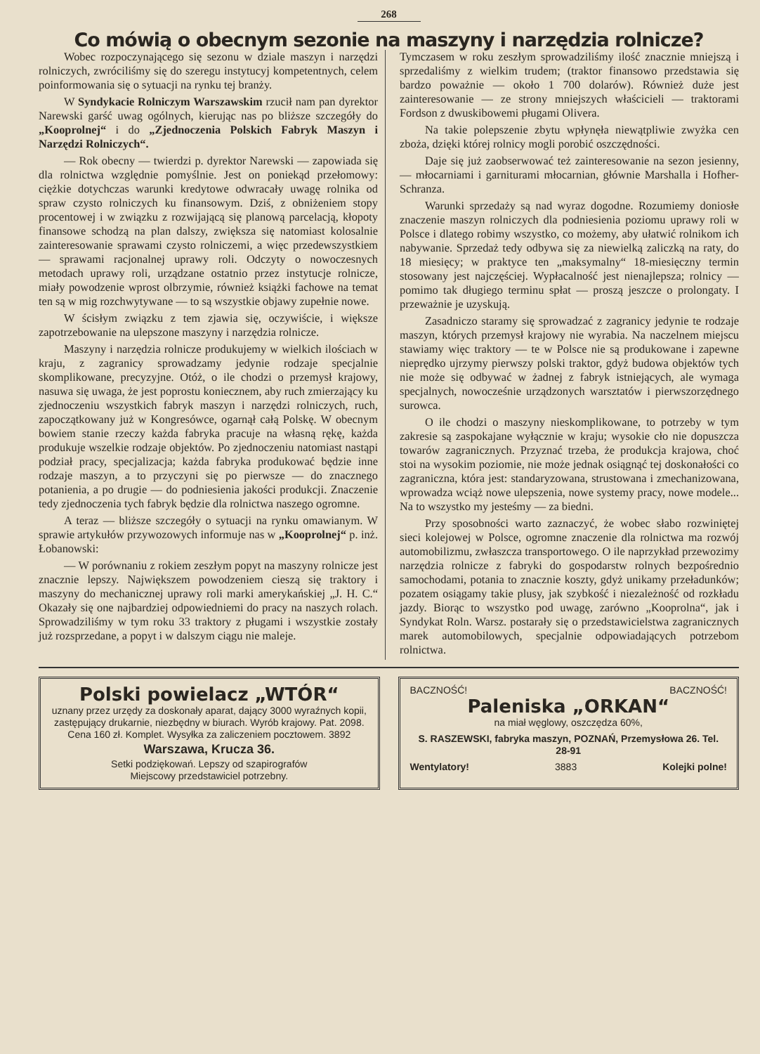268
Co mówią o obecnym sezonie na maszyny i narzędzia rolnicze?
Wobec rozpoczynającego się sezonu w dziale maszyn i narzędzi rolniczych, zwróciliśmy się do szeregu instytucyj kompetentnych, celem poinformowania się o sytuacji na rynku tej branży.
W Syndykacie Rolniczym Warszawskim rzucił nam pan dyrektor Narewski garść uwag ogólnych, kierując nas po bliższe szczegóły do „Kooprolnej“ i do „Zjednoczenia Polskich Fabryk Maszyn i Narzędzi Rolniczych“.
— Rok obecny — twierdzi p. dyrektor Narewski — zapowiada się dla rolnictwa względnie pomyślnie. Jest on poniekąd przełomowy: ciężkie dotychczas warunki kredytowe odwracały uwagę rolnika od spraw czysto rolniczych ku finansowym. Dziś, z obniżeniem stopy procentowej i w związku z rozwijającą się planową parcelacją, kłopoty finansowe schodzą na plan dalszy, zwiększa się natomiast kolosalnie zainteresowanie sprawami czysto rolniczemi, a więc przedewszystkiem — sprawami racjonalnej uprawy roli. Odczyty o nowoczesnych metodach uprawy roli, urządzane ostatnio przez instytucje rolnicze, miały powodzenie wprost olbrzymie, również książki fachowe na temat ten są w mig rozchwytywane — to są wszystkie objawy zupełnie nowe.
W ścisłym związku z tem zjawia się, oczywiście, i większe zapotrzebowanie na ulepszone maszyny i narzędzia rolnicze.
Maszyny i narzędzia rolnicze produkujemy w wielkich ilościach w kraju, z zagranicy sprowadzamy jedynie rodzaje specjalnie skomplikowane, precyzyjne. Otóż, o ile chodzi o przemysł krajowy, nasuwa się uwaga, że jest poprostu koniecznem, aby ruch zmierzający ku zjednoczeniu wszystkich fabryk maszyn i narzędzi rolniczych, ruch, zapoczątkowany już w Kongresówce, ogarnął całą Polskę. W obecnym bowiem stanie rzeczy każda fabryka pracuje na własną rękę, każda produkuje wszelkie rodzaje objektów. Po zjednoczeniu natomiast nastąpi podział pracy, specjalizacja; każda fabryka produkować będzie inne rodzaje maszyn, a to przyczyni się po pierwsze — do znacznego potanienia, a po drugie — do podniesienia jakości produkcji. Znaczenie tedy zjednoczenia tych fabryk będzie dla rolnictwa naszego ogromne.
A teraz — bliższe szczegóły o sytuacji na rynku omawianym. W sprawie artykułów przywozowych informuje nas w „Kooprolnej“ p. inż. Łobanowski:
— W porównaniu z rokiem zeszłym popyt na maszyny rolnicze jest znacznie lepszy. Największem powodzeniem cieszą się traktory i maszyny do mechanicznej uprawy roli marki amerykańskiej „J. H. C.“ Okazały się one najbardziej odpowiedniemi do pracy na naszych rolach. Sprowadziliśmy w tym roku 33 traktory z pługami i wszystkie zostały już rozsprzedane, a popyt i w dalszym ciągu nie maleje.
Tymczasem w roku zeszłym sprowadziliśmy ilość znacznie mniejszą i sprzedaliśmy z wielkim trudem; (traktor finansowo przedstawia się bardzo poważnie — około 1 700 dolarów). Również duże jest zainteresowanie — ze strony mniejszych właścicieli — traktorami Fordson z dwuskibowemi pługami Olivera.
Na takie polepszenie zbytu wpłynęła niewątpliwie zwyżka cen zboża, dzięki której rolnicy mogli porobić oszczędności.
Daje się już zaobserwować też zainteresowanie na sezon jesienny, — młocarniami i garniturami młocarnian, głównie Marshalla i Hofher-Schranza.
Warunki sprzedaży są nad wyraz dogodne. Rozumiemy doniosłe znaczenie maszyn rolniczych dla podniesienia poziomu uprawy roli w Polsce i dlatego robimy wszystko, co możemy, aby ułatwić rolnikom ich nabywanie. Sprzedaż tedy odbywa się za niewielką zaliczką na raty, do 18 miesięcy; w praktyce ten „maksymalny“ 18-miesięczny termin stosowany jest najczęściej. Wypłacalność jest nienajlepsza; rolnicy — pomimo tak długiego terminu spłat — proszą jeszcze o prolongaty. I przeważnie je uzyskują.
Zasadniczo staramy się sprowadzać z zagranicy jedynie te rodzaje maszyn, których przemysł krajowy nie wyrabia. Na naczelnem miejscu stawiamy więc traktory — te w Polsce nie są produkowane i zapewne nieprędko ujrzymy pierwszy polski traktor, gdyż budowa objektów tych nie może się odbywać w żadnej z fabryk istniejących, ale wymaga specjalnych, nowocześnie urządzonych warsztatów i pierwszorzędnego surowca.
O ile chodzi o maszyny nieskomplikowane, to potrzeby w tym zakresie są zaspokajane wyłącznie w kraju; wysokie cło nie dopuszcza towarów zagranicznych. Przyznać trzeba, że produkcja krajowa, choć stoi na wysokim poziomie, nie może jednak osiągnąć tej doskonałości co zagraniczna, która jest: standaryzowana, strustowana i zmechanizowana, wprowadza wciąż nowe ulepszenia, nowe systemy pracy, nowe modele... Na to wszystko my jesteśmy — za biedni.
Przy sposobności warto zaznaczyć, że wobec słabo rozwiniętej sieci kolejowej w Polsce, ogromne znaczenie dla rolnictwa ma rozwój automobilizmu, zwłaszcza transportowego. O ile naprzykład przewozimy narzędzia rolnicze z fabryki do gospodarstw rolnych bezpośrednio samochodami, potania to znacznie koszty, gdyż unikamy przeładunków; pozatem osiągamy takie plusy, jak szybkość i niezależność od rozkładu jazdy. Biorąc to wszystko pod uwagę, zarówno „Kooprolna“, jak i Syndykat Roln. Warsz. postarały się o przedstawicielstwa zagranicznych marek automobilowych, specjalnie odpowiadających potrzebom rolnictwa.
Polski powielacz „WTÓR“
uznany przez urzędy za doskonały aparat, dający 3000 wyraźnych kopii, zastępujący drukarnie, niezbędny w biurach. Wyrób krajowy. Pat. 2098. Cena 160 zł. Komplet. Wysyłka za zaliczeniem pocztowem. 3892
Warszawa, Krucza 36.
Setki podziękowań. Lepszy od szapirografów
Miejscowy przedstawiciel potrzebny.
BACZNOŚĆ! BACZNOŚĆ!
Paleniska „ORKAN“
na miał węglowy, oszczędza 60%,
S. RASZEWSKI, fabryka maszyn, POZNAŃ, Przemysłowa 26. Tel. 28-91
Wentylatory! 3883 Kolejki polne!